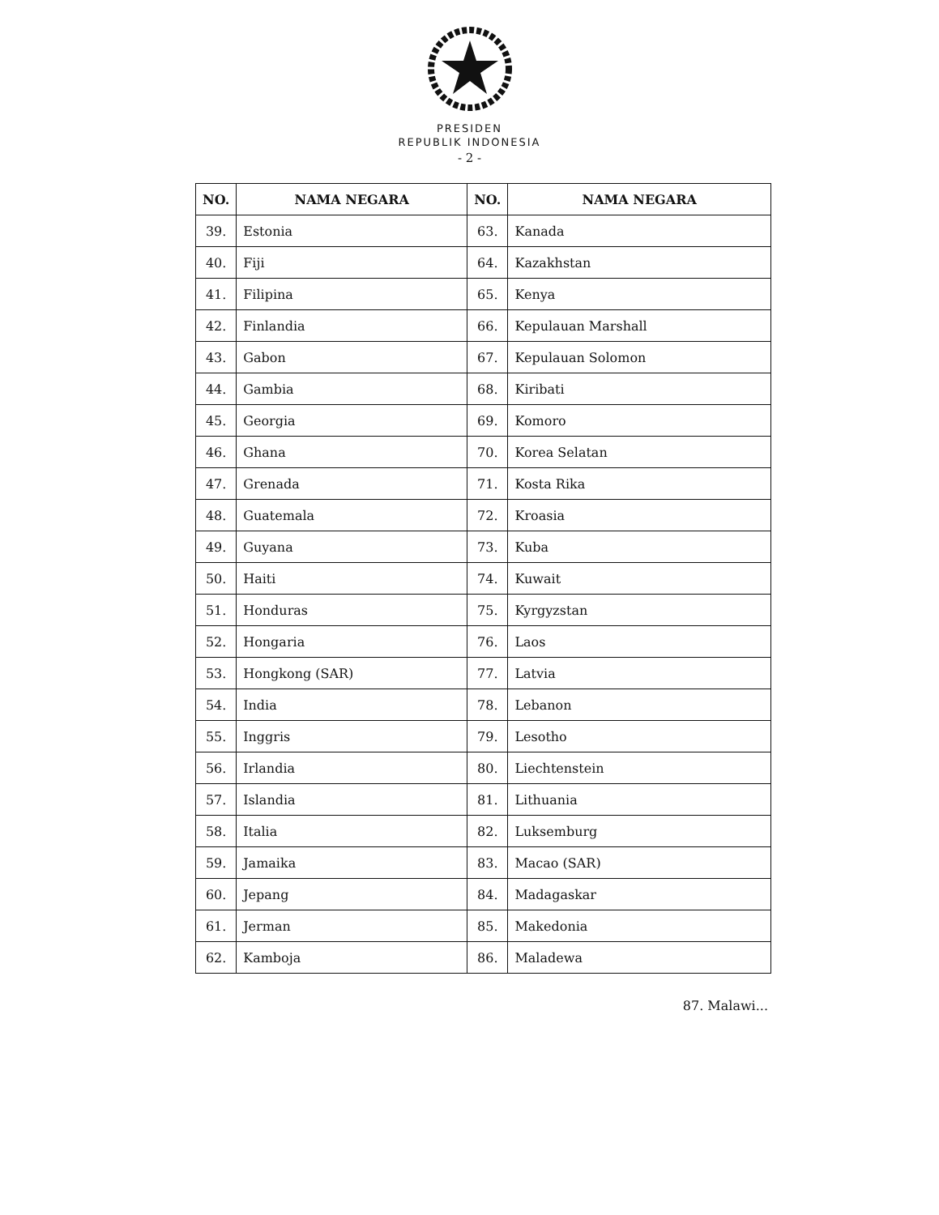PRESIDEN
REPUBLIK INDONESIA
- 2 -
| NO. | NAMA NEGARA | NO. | NAMA NEGARA |
| --- | --- | --- | --- |
| 39. | Estonia | 63. | Kanada |
| 40. | Fiji | 64. | Kazakhstan |
| 41. | Filipina | 65. | Kenya |
| 42. | Finlandia | 66. | Kepulauan Marshall |
| 43. | Gabon | 67. | Kepulauan Solomon |
| 44. | Gambia | 68. | Kiribati |
| 45. | Georgia | 69. | Komoro |
| 46. | Ghana | 70. | Korea Selatan |
| 47. | Grenada | 71. | Kosta Rika |
| 48. | Guatemala | 72. | Kroasia |
| 49. | Guyana | 73. | Kuba |
| 50. | Haiti | 74. | Kuwait |
| 51. | Honduras | 75. | Kyrgyzstan |
| 52. | Hongaria | 76. | Laos |
| 53. | Hongkong (SAR) | 77. | Latvia |
| 54. | India | 78. | Lebanon |
| 55. | Inggris | 79. | Lesotho |
| 56. | Irlandia | 80. | Liechtenstein |
| 57. | Islandia | 81. | Lithuania |
| 58. | Italia | 82. | Luksemburg |
| 59. | Jamaika | 83. | Macao (SAR) |
| 60. | Jepang | 84. | Madagaskar |
| 61. | Jerman | 85. | Makedonia |
| 62. | Kamboja | 86. | Maladewa |
87. Malawi...